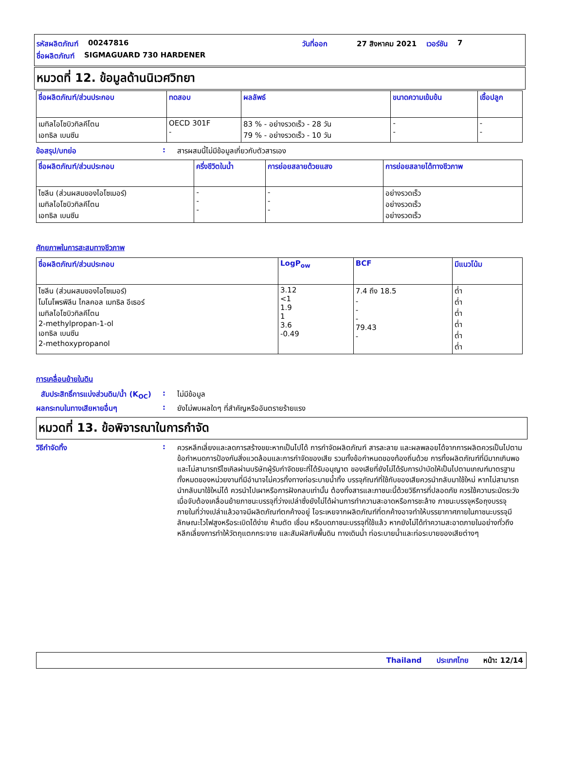รหัสผลิตภัณฑ์ 00247816 วันที่ออก 27 สิงหาคม 2021 เวอร์ชัน 7
ชื่อผลิตภัณฑ์ SIGMAGUARD 730 HARDENER
หมวดที่ 12. ข้อมูลด้านนิเวศวิทยา
| ชื่อผลิตภัณฑ์/ส่วนประกอบ | ทดสอบ | ผลลัพธ์ | ขนาดความเข้มข้น | เชื้อปลูก |
| --- | --- | --- | --- | --- |
| เมทิลไอโซบิวทิลคีโตน เอทธิล เบนซีน | OECD 301F - | 83 % - อย่างรวดเร็ว - 28 วัน 79 % - อย่างรวดเร็ว - 10 วัน | - - | - - |
ข้อสรุป/บทย่อ: สารผสมนี้ไม่มีข้อมูลเกี่ยวกับตัวสารเอง
| ชื่อผลิตภัณฑ์/ส่วนประกอบ | ครึ่งชีวิตในน้ำ | การย่อยสลายด้วยแสง | การย่อยสลายได้ทางชีวภาพ |
| --- | --- | --- | --- |
| ไซลีน (ส่วนผสมของไอโซเมอร์) เมทิลไอโซบิวทิลคีโตน เอทธิล เบนซีน | - - - | - - - | อย่างรวดเร็ว อย่างรวดเร็ว อย่างรวดเร็ว |
ศักยภาพในการสะสมทางชีวภาพ
| ชื่อผลิตภัณฑ์/ส่วนประกอบ | LogP<sub>ow</sub> | BCF | มีแนวโน้ม |
| --- | --- | --- | --- |
| ไซลีน (ส่วนผสมของไอโซเมอร์) โมโนโพรพิลีน ไกลคอล เมทธิล อีเธอร์ เมทิลไอโซบิวทิลคีโตน 2-methylpropan-1-ol เอทธิล เบนซีน 2-methoxypropanol | 3.12 <1 1.9 1 3.6 -0.49 | 7.4 ถึง 18.5 - - - 79.43 - | ต่ำ ต่ำ ต่ำ ต่ำ ต่ำ ต่ำ |
การเคลื่อนย้ายในดิน
สัมประสิทธิ์การแบ่งส่วนดิน/น้ำ (K<sub>OC</sub>): ไม่มีข้อมูล
ผลกระทบในทางเสียหายอื่นๆ: ยังไม่พบผลใดๆ ที่สำคัญหรืออันตรายร้ายแรง
หมวดที่ 13. ข้อพิจารณาในการกำจัด
วิธีกำจัดทิ้ง: ควรหลีกเลี่ยงและลดการสร้างขยะหากเป็นไปได้ การกำจัดผลิตภัณฑ์ สารละลาย และผลพลอยได้จากการผลิตควรเป็นไปตามข้อกำหนดการป้องกันสิ่งแวดล้อมและการกำจัดของเสีย รวมทั้งข้อกำหนดของท้องถิ่นด้วย การทิ้งผลิตภัณฑ์ที่มีมากเกินพอและไม่สามารถรีไซเคิลผ่านบริษัทผู้รับกำจัดขยะที่ได้รับอนุญาต ของเสียที่ยังไม่ได้รับการบำบัดให้เป็นไปตามเกณฑ์มาตรฐานทั้งหมดของหน่วยงานที่มีอำนาจไม่ควรทิ้งทางท่อระบายน้ำทิ้ง บรรจุภัณฑ์ที่ใช้กับของเสียควรนำกลับมาใช้ใหม่ หากไม่สามารถนำกลับมาใช้ใหม่ได้ ควรนำไปเผาหรือการฝังกลบเท่านั้น ต้องทิ้งสารและภาชนะนี้ด้วยวิธีการที่ปลอดภัย ควรใช้ความระมัดระวังเมื่อจับต้องเคลื่อนย้ายภาชนะบรรจุที่ว่างเปล่าซึ่งยังไม่ได้ผ่านการทำความสะอาดหรือการชะล้าง ภาชนะบรรจุหรือถุงบรรจุภายในที่ว่างเปล่าแล้วอาจมีผลิตภัณฑ์ตกค้างอยู่ ไอระเหยจากผลิตภัณฑ์ที่ตกค้างอาจทำให้บรรยากาศภายในภาชนะบรรจุมีลักษณะไวไฟสูงหรือระเบิดได้ง่าย ห้ามตัด เชื่อม หรือบดภาชนะบรรจุที่ใช้แล้ว หากยังไม่ได้ทำความสะอาดภายในอย่างทั่วถึง หลีกเลี่ยงการทำให้วัตถุแตกกระจาย และสัมผัสกับพื้นดิน ทางเดินน้ำ ท่อระบายน้ำและท่อระบายของเสียต่างๆ
Thailand ประเทศไทย หน้า: 12/14